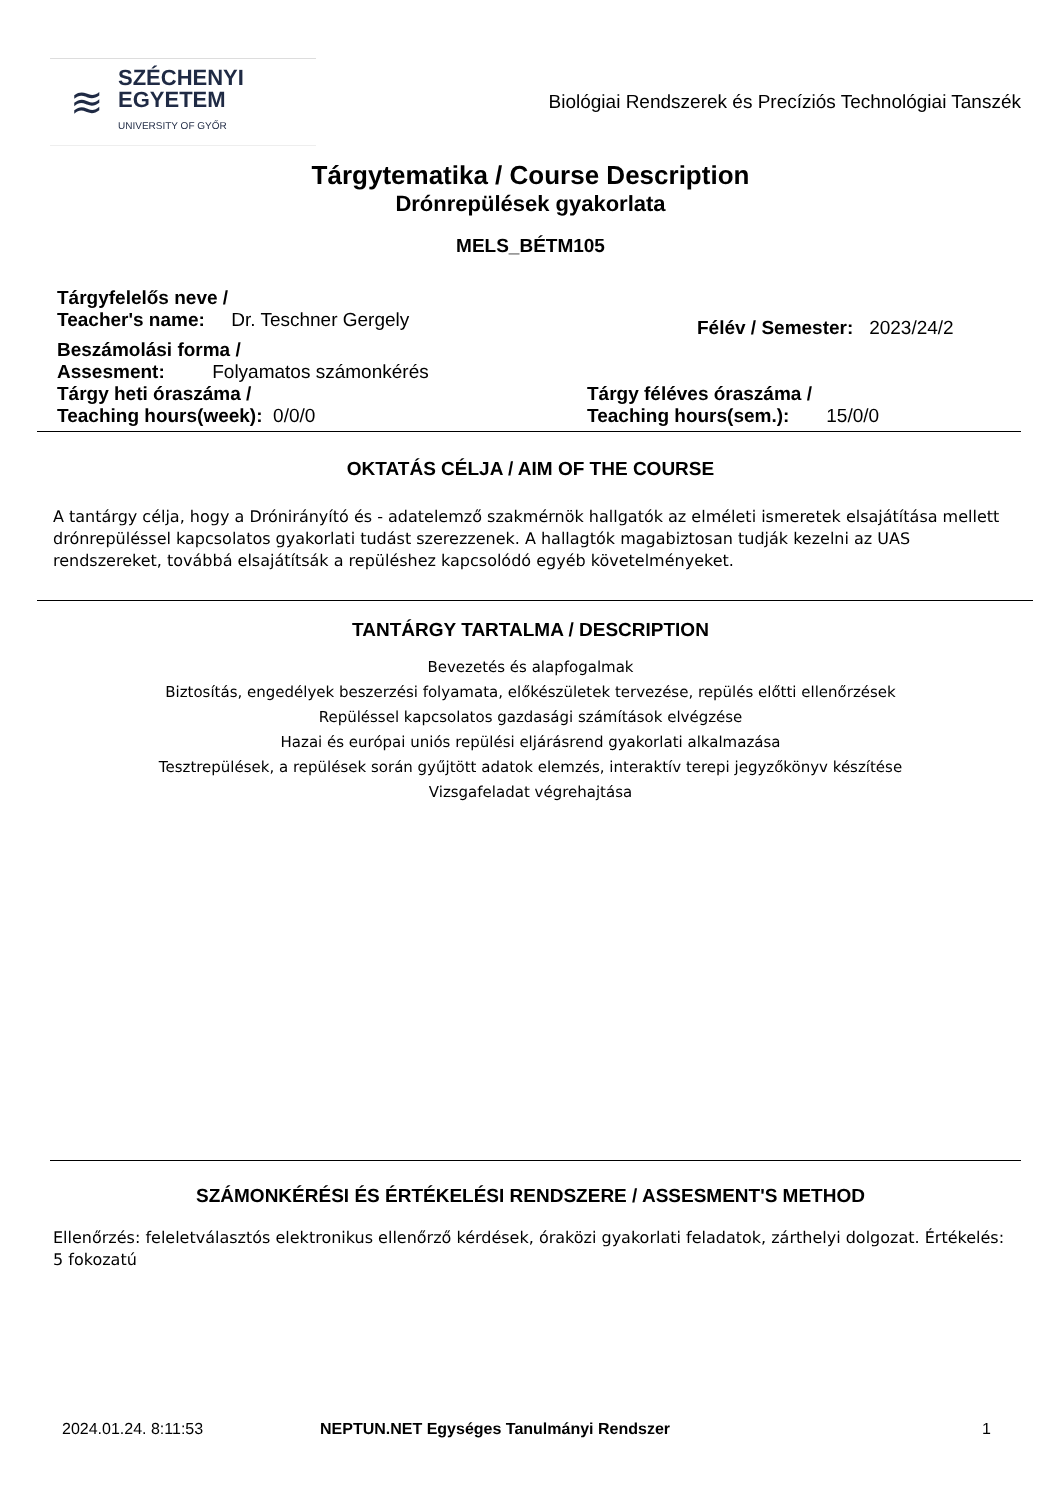≋
SZÉCHENYI
EGYETEM
UNIVERSITY OF GYŐR
Biológiai Rendszerek és Precíziós Technológiai Tanszék
Tárgytematika / Course Description
Drónrepülések gyakorlata
MELS_BÉTM105
Tárgyfelelős neve /
Teacher's name: Dr. Teschner Gergely
Félév / Semester: 2023/24/2
Beszámolási forma /
Assesment: Folyamatos számonkérés
Tárgy heti óraszáma /
Teaching hours(week): 0/0/0
Tárgy féléves óraszáma /
Teaching hours(sem.): 15/0/0
OKTATÁS CÉLJA / AIM OF THE COURSE
A tantárgy célja, hogy a Drónirányító és - adatelemző szakmérnök hallgatók az elméleti ismeretek elsajátítása mellett drónrepüléssel kapcsolatos gyakorlati tudást szerezzenek. A hallagtók magabiztosan tudják kezelni az UAS rendszereket, továbbá elsajátítsák a repüléshez kapcsolódó egyéb követelményeket.
TANTÁRGY TARTALMA / DESCRIPTION
Bevezetés és alapfogalmak
Biztosítás, engedélyek beszerzési folyamata, előkészületek tervezése, repülés előtti ellenőrzések
Repüléssel kapcsolatos gazdasági számítások elvégzése
Hazai és európai uniós repülési eljárásrend gyakorlati alkalmazása
Tesztrepülések, a repülések során gyűjtött adatok elemzés, interaktív terepi jegyzőkönyv készítése
Vizsgafeladat végrehajtása
SZÁMONKÉRÉSI ÉS ÉRTÉKELÉSI RENDSZERE / ASSESMENT'S METHOD
Ellenőrzés: feleletválasztós elektronikus ellenőrző kérdések, óraközi gyakorlati feladatok, zárthelyi dolgozat. Értékelés: 5 fokozatú
2024.01.24. 8:11:53 NEPTUN.NET Egységes Tanulmányi Rendszer 1